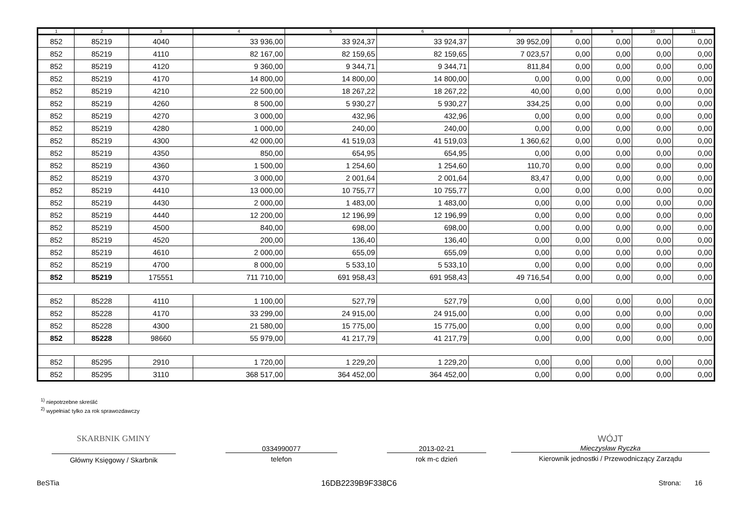| 1 | 2 | 3 | 4 | 5 | 6 | 7 | 8 | 9 | 10 | 11 |
| --- | --- | --- | --- | --- | --- | --- | --- | --- | --- | --- |
| 852 | 85219 | 4040 | 33 936,00 | 33 924,37 | 33 924,37 | 39 952,09 | 0,00 | 0,00 | 0,00 | 0,00 |
| 852 | 85219 | 4110 | 82 167,00 | 82 159,65 | 82 159,65 | 7 023,57 | 0,00 | 0,00 | 0,00 | 0,00 |
| 852 | 85219 | 4120 | 9 360,00 | 9 344,71 | 9 344,71 | 811,84 | 0,00 | 0,00 | 0,00 | 0,00 |
| 852 | 85219 | 4170 | 14 800,00 | 14 800,00 | 14 800,00 | 0,00 | 0,00 | 0,00 | 0,00 | 0,00 |
| 852 | 85219 | 4210 | 22 500,00 | 18 267,22 | 18 267,22 | 40,00 | 0,00 | 0,00 | 0,00 | 0,00 |
| 852 | 85219 | 4260 | 8 500,00 | 5 930,27 | 5 930,27 | 334,25 | 0,00 | 0,00 | 0,00 | 0,00 |
| 852 | 85219 | 4270 | 3 000,00 | 432,96 | 432,96 | 0,00 | 0,00 | 0,00 | 0,00 | 0,00 |
| 852 | 85219 | 4280 | 1 000,00 | 240,00 | 240,00 | 0,00 | 0,00 | 0,00 | 0,00 | 0,00 |
| 852 | 85219 | 4300 | 42 000,00 | 41 519,03 | 41 519,03 | 1 360,62 | 0,00 | 0,00 | 0,00 | 0,00 |
| 852 | 85219 | 4350 | 850,00 | 654,95 | 654,95 | 0,00 | 0,00 | 0,00 | 0,00 | 0,00 |
| 852 | 85219 | 4360 | 1 500,00 | 1 254,60 | 1 254,60 | 110,70 | 0,00 | 0,00 | 0,00 | 0,00 |
| 852 | 85219 | 4370 | 3 000,00 | 2 001,64 | 2 001,64 | 83,47 | 0,00 | 0,00 | 0,00 | 0,00 |
| 852 | 85219 | 4410 | 13 000,00 | 10 755,77 | 10 755,77 | 0,00 | 0,00 | 0,00 | 0,00 | 0,00 |
| 852 | 85219 | 4430 | 2 000,00 | 1 483,00 | 1 483,00 | 0,00 | 0,00 | 0,00 | 0,00 | 0,00 |
| 852 | 85219 | 4440 | 12 200,00 | 12 196,99 | 12 196,99 | 0,00 | 0,00 | 0,00 | 0,00 | 0,00 |
| 852 | 85219 | 4500 | 840,00 | 698,00 | 698,00 | 0,00 | 0,00 | 0,00 | 0,00 | 0,00 |
| 852 | 85219 | 4520 | 200,00 | 136,40 | 136,40 | 0,00 | 0,00 | 0,00 | 0,00 | 0,00 |
| 852 | 85219 | 4610 | 2 000,00 | 655,09 | 655,09 | 0,00 | 0,00 | 0,00 | 0,00 | 0,00 |
| 852 | 85219 | 4700 | 8 000,00 | 5 533,10 | 5 533,10 | 0,00 | 0,00 | 0,00 | 0,00 | 0,00 |
| 852 | 85219 | 175551 | 711 710,00 | 691 958,43 | 691 958,43 | 49 716,54 | 0,00 | 0,00 | 0,00 | 0,00 |
| 852 | 85228 | 4110 | 1 100,00 | 527,79 | 527,79 | 0,00 | 0,00 | 0,00 | 0,00 | 0,00 |
| 852 | 85228 | 4170 | 33 299,00 | 24 915,00 | 24 915,00 | 0,00 | 0,00 | 0,00 | 0,00 | 0,00 |
| 852 | 85228 | 4300 | 21 580,00 | 15 775,00 | 15 775,00 | 0,00 | 0,00 | 0,00 | 0,00 | 0,00 |
| 852 | 85228 | 98660 | 55 979,00 | 41 217,79 | 41 217,79 | 0,00 | 0,00 | 0,00 | 0,00 | 0,00 |
| 852 | 85295 | 2910 | 1 720,00 | 1 229,20 | 1 229,20 | 0,00 | 0,00 | 0,00 | 0,00 | 0,00 |
| 852 | 85295 | 3110 | 368 517,00 | 364 452,00 | 364 452,00 | 0,00 | 0,00 | 0,00 | 0,00 | 0,00 |
<sup>1)</sup> niepotrzebne skreślić
<sup>2)</sup> wypełniać tylko za rok sprawozdawczy
SKARBNIK GMINY
Główny Księgowy / Skarbnik
0334990077
telefon
2013-02-21
rok m-c dzień
WÓJT
Mieczysław Ryczka
Kierownik jednostki / Przewodniczący Zarządu
BeSTia 16DB2239B9F338C6 Strona: 16